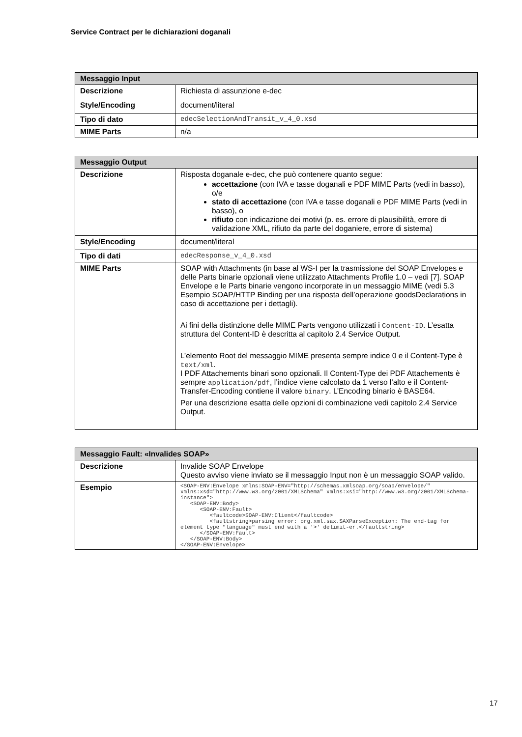Service Contract per le dichiarazioni doganali
| Messaggio Input | |
| --- | --- |
| Descrizione | Richiesta di assunzione e-dec |
| Style/Encoding | document/literal |
| Tipo di dato | edecSelectionAndTransit_v_4_0.xsd |
| MIME Parts | n/a |
| Messaggio Output | |
| --- | --- |
| Descrizione | Risposta doganale e-dec, che può contenere quanto segue: accettazione (con IVA e tasse doganali e PDF MIME Parts (vedi in basso), o/e stato di accettazione (con IVA e tasse doganali e PDF MIME Parts (vedi in basso), o rifiuto con indicazione dei motivi (p. es. errore di plausibilità, errore di validazione XML, rifiuto da parte del doganiere, errore di sistema) |
| Style/Encoding | document/literal |
| Tipo di dati | edecResponse_v_4_0.xsd |
| MIME Parts | SOAP with Attachments (in base al WS-I per la trasmissione del SOAP Envelopes e delle Parts binarie opzionali viene utilizzato Attachments Profile 1.0 – vedi [7]. SOAP Envelope e le Parts binarie vengono incorporate in un messaggio MIME (vedi 5.3 Esempio SOAP/HTTP Binding per una risposta dell’operazione goodsDeclarations in caso di accettazione per i dettagli). Ai fini della distinzione delle MIME Parts vengono utilizzati i Content-ID . L’esatta struttura del Content-ID è descritta al capitolo 2.4 Service Output. L’elemento Root del messaggio MIME presenta sempre indice 0 e il Content-Type è text/xml . I PDF Attachements binari sono opzionali. Il Content-Type dei PDF Attachements è sempre application/pdf , l’indice viene calcolato da 1 verso l’alto e il Content-Transfer-Encoding contiene il valore binary . L’Encoding binario è BASE64. Per una descrizione esatta delle opzioni di combinazione vedi capitolo 2.4 Service Output. |
| Messaggio Fault: «Invalides SOAP» | |
| --- | --- |
| Descrizione | Invalide SOAP Envelope Questo avviso viene inviato se il messaggio Input non è un messaggio SOAP valido. |
| Esempio | <SOAP-ENV:Envelope xmlns:SOAP-ENV="http://schemas.xmlsoap.org/soap/envelope/" xmlns:xsd="http://www.w3.org/2001/XMLSchema" xmlns:xsi="http://www.w3.org/2001/XMLSchema-instance"> <SOAP-ENV:Body> <SOAP-ENV:Fault> <faultcode>SOAP-ENV:Client</faultcode> <faultstring>parsing error: org.xml.sax.SAXParseException: The end-tag for element type "language" must end with a '>' delimit-er.</faultstring> </SOAP-ENV:Fault> </SOAP-ENV:Body> </SOAP-ENV:Envelope> |
17